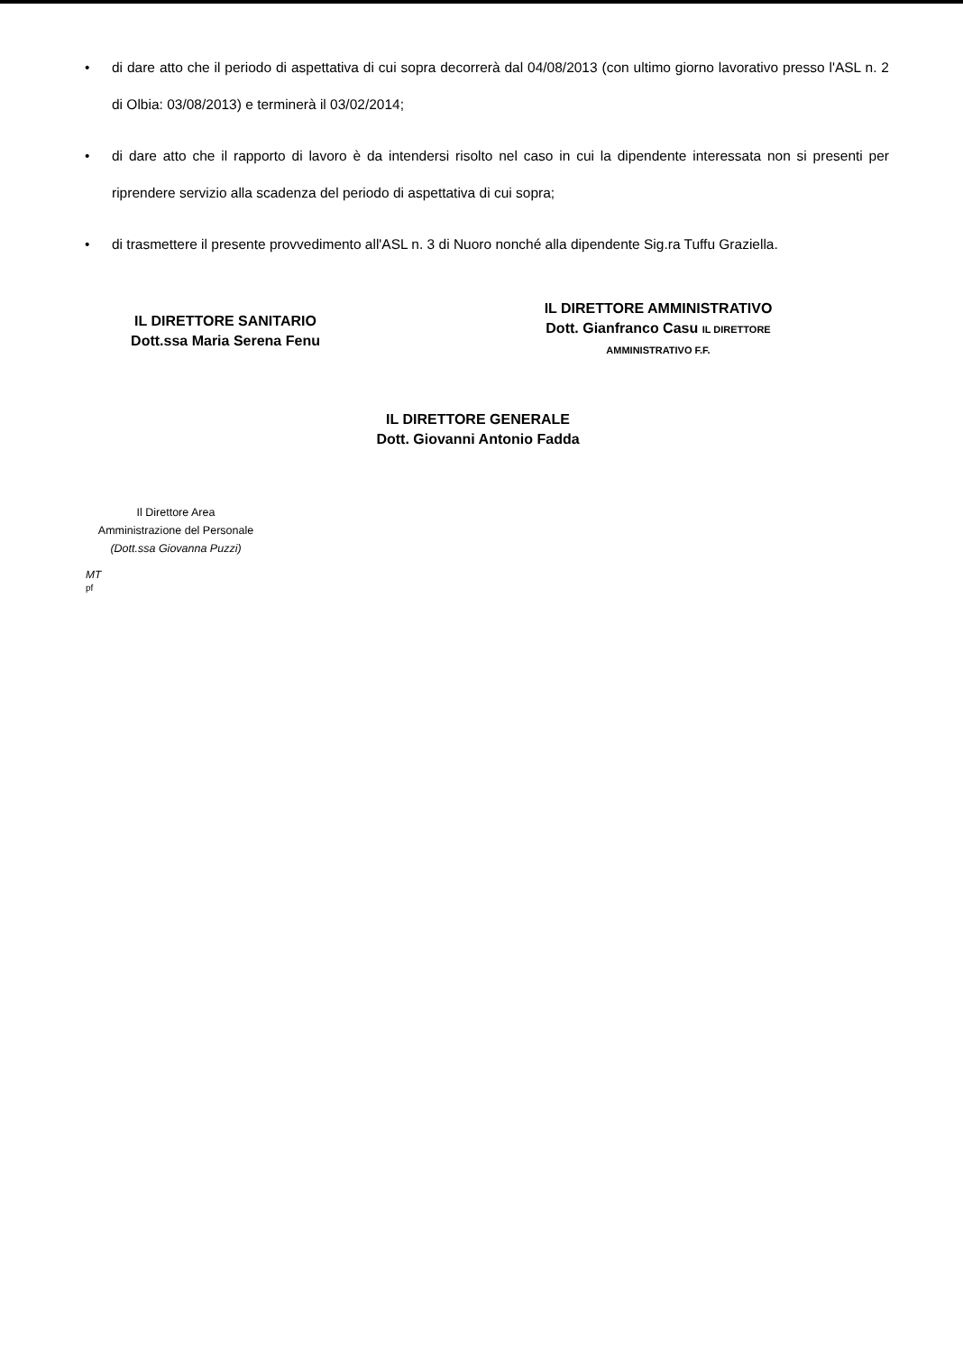• di dare atto che il periodo di aspettativa di cui sopra decorrerà dal 04/08/2013 (con ultimo giorno lavorativo presso l'ASL n. 2 di Olbia: 03/08/2013) e terminerà il 03/02/2014;
• di dare atto che il rapporto di lavoro è da intendersi risolto nel caso in cui la dipendente interessata non si presenti per riprendere servizio alla scadenza del periodo di aspettativa di cui sopra;
• di trasmettere il presente provvedimento all'ASL n. 3 di Nuoro nonché alla dipendente Sig.ra Tuffu Graziella.
IL DIRETTORE SANITARIO
Dott.ssa Maria Serena Fenu
IL DIRETTORE AMMINISTRATIVO
Dott. Gianfranco Casu IL DIRETTORE AMMINISTRATIVO F.F.
IL DIRETTORE GENERALE
Dott. Giovanni Antonio Fadda
Il Direttore Area
Amministrazione del Personale
(Dott.ssa Giovanna Puzzi)
MT
pf